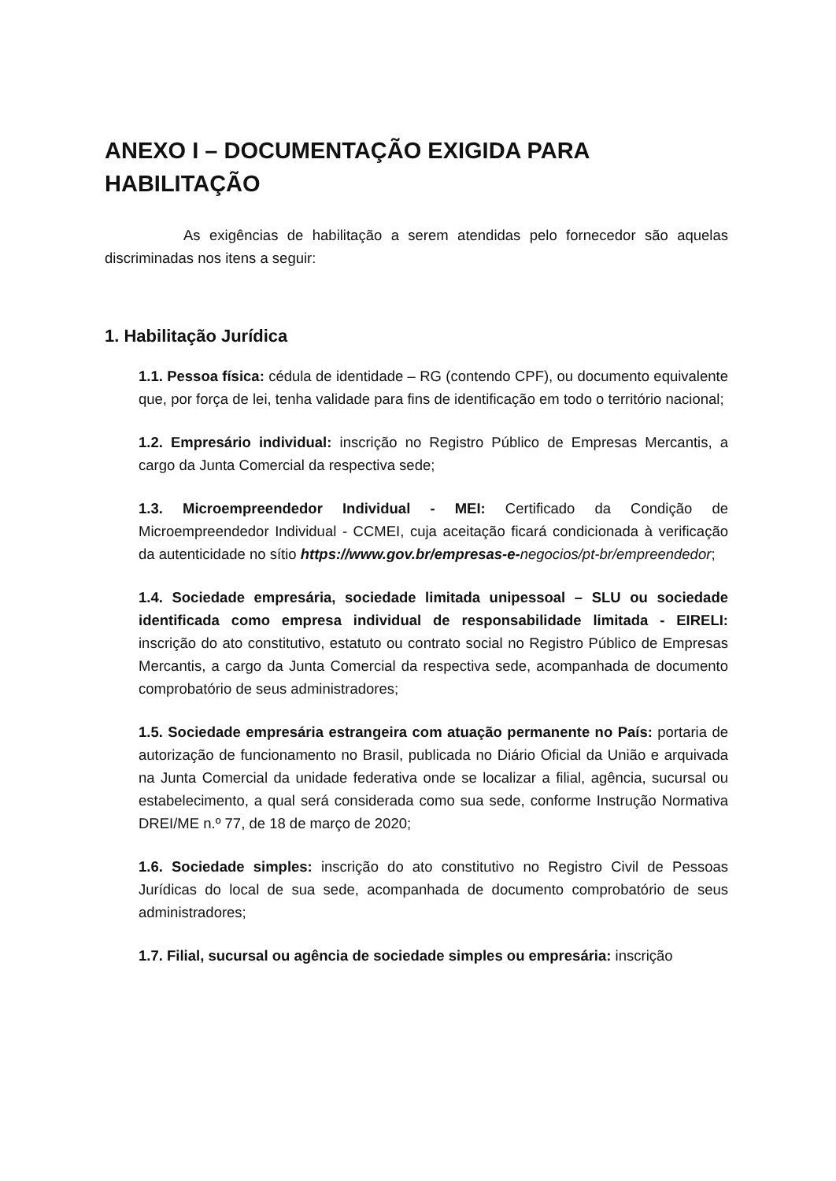ANEXO I – DOCUMENTAÇÃO EXIGIDA PARA HABILITAÇÃO
As exigências de habilitação a serem atendidas pelo fornecedor são aquelas discriminadas nos itens a seguir:
1. Habilitação Jurídica
1.1. Pessoa física: cédula de identidade – RG (contendo CPF), ou documento equivalente que, por força de lei, tenha validade para fins de identificação em todo o território nacional;
1.2. Empresário individual: inscrição no Registro Público de Empresas Mercantis, a cargo da Junta Comercial da respectiva sede;
1.3. Microempreendedor Individual - MEI: Certificado da Condição de Microempreendedor Individual - CCMEI, cuja aceitação ficará condicionada à verificação da autenticidade no sítio https://www.gov.br/empresas-e-negocios/pt-br/empreendedor;
1.4. Sociedade empresária, sociedade limitada unipessoal – SLU ou sociedade identificada como empresa individual de responsabilidade limitada - EIRELI: inscrição do ato constitutivo, estatuto ou contrato social no Registro Público de Empresas Mercantis, a cargo da Junta Comercial da respectiva sede, acompanhada de documento comprobatório de seus administradores;
1.5. Sociedade empresária estrangeira com atuação permanente no País: portaria de autorização de funcionamento no Brasil, publicada no Diário Oficial da União e arquivada na Junta Comercial da unidade federativa onde se localizar a filial, agência, sucursal ou estabelecimento, a qual será considerada como sua sede, conforme Instrução Normativa DREI/ME n.º 77, de 18 de março de 2020;
1.6. Sociedade simples: inscrição do ato constitutivo no Registro Civil de Pessoas Jurídicas do local de sua sede, acompanhada de documento comprobatório de seus administradores;
1.7. Filial, sucursal ou agência de sociedade simples ou empresária: inscrição